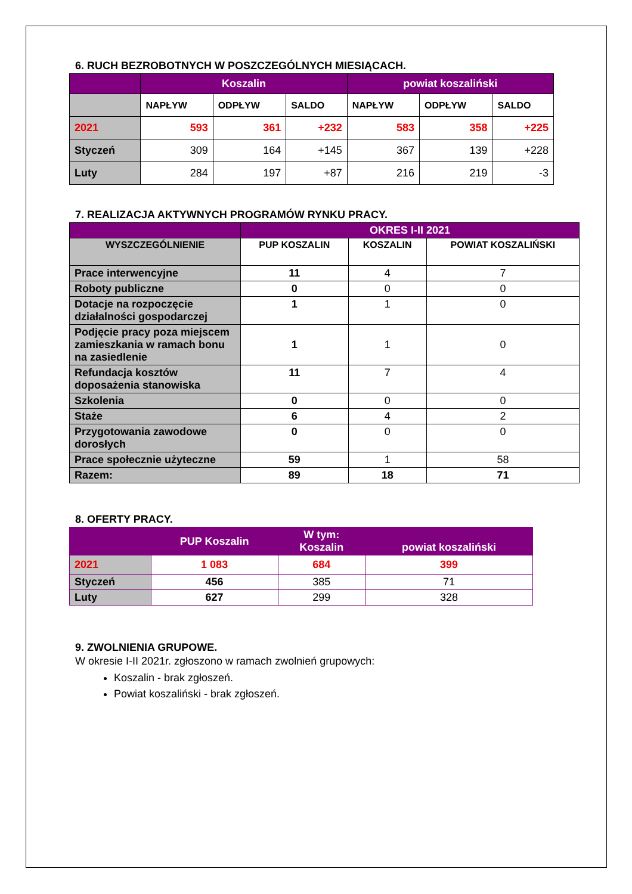6. RUCH BEZROBOTNYCH W POSZCZEGÓLNYCH MIESIĄCACH.
| | Koszalin | | | powiat koszaliński | | |
| --- | --- | --- | --- | --- | --- | --- |
| | NAPŁYW | ODPŁYW | SALDO | NAPŁYW | ODPŁYW | SALDO |
| 2021 | 593 | 361 | +232 | 583 | 358 | +225 |
| Styczeń | 309 | 164 | +145 | 367 | 139 | +228 |
| Luty | 284 | 197 | +87 | 216 | 219 | -3 |
7. REALIZACJA AKTYWNYCH PROGRAMÓW RYNKU PRACY.
| | OKRES I-II 2021 | | |
| --- | --- | --- | --- |
| WYSZCZEGÓLNIENIE | PUP KOSZALIN | KOSZALIN | POWIAT KOSZALIŃSKI |
| Prace interwencyjne | 11 | 4 | 7 |
| Roboty publiczne | 0 | 0 | 0 |
| Dotacje na rozpoczęcie działalności gospodarczej | 1 | 1 | 0 |
| Podjęcie pracy poza miejscem zamieszkania w ramach bonu na zasiedlenie | 1 | 1 | 0 |
| Refundacja kosztów doposażenia stanowiska | 11 | 7 | 4 |
| Szkolenia | 0 | 0 | 0 |
| Staże | 6 | 4 | 2 |
| Przygotowania zawodowe dorosłych | 0 | 0 | 0 |
| Prace społecznie użyteczne | 59 | 1 | 58 |
| Razem: | 89 | 18 | 71 |
8. OFERTY PRACY.
| | PUP Koszalin | W tym: Koszalin | powiat koszaliński |
| --- | --- | --- | --- |
| 2021 | 1 083 | 684 | 399 |
| Styczeń | 456 | 385 | 71 |
| Luty | 627 | 299 | 328 |
9. ZWOLNIENIA GRUPOWE.
W okresie I-II 2021r. zgłoszono w ramach zwolnień grupowych:
Koszalin - brak zgłoszeń.
Powiat koszaliński - brak zgłoszeń.